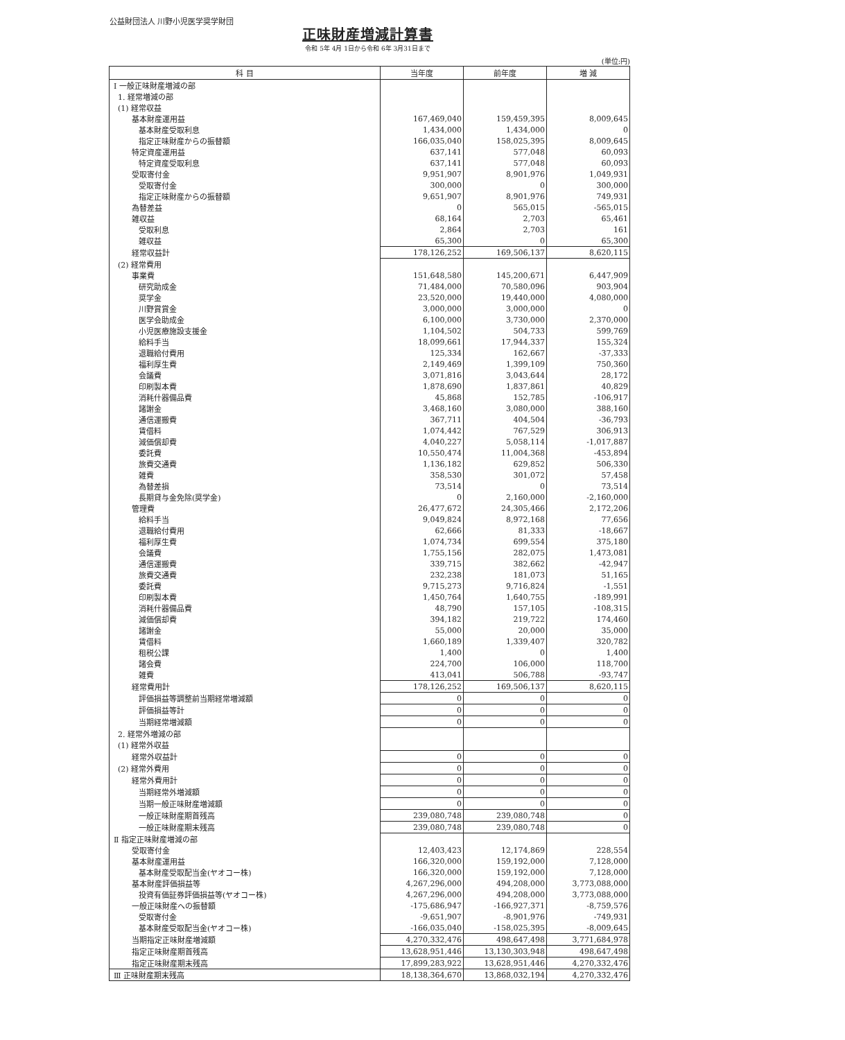公益財団法人 川野小児医学奨学財団
正味財産増減計算書
令和 5年 4月 1日から令和 6年 3月31日まで
(単位:円)
| 科 目 | 当年度 | 前年度 | 増 減 |
| --- | --- | --- | --- |
| Ⅰ 一般正味財産増減の部 | | | |
| 1. 経常増減の部 | | | |
| (1) 経常収益 | | | |
| 基本財産運用益 | 167,469,040 | 159,459,395 | 8,009,645 |
| 基本財産受取利息 | 1,434,000 | 1,434,000 | 0 |
| 指定正味財産からの振替額 | 166,035,040 | 158,025,395 | 8,009,645 |
| 特定資産運用益 | 637,141 | 577,048 | 60,093 |
| 特定資産受取利息 | 637,141 | 577,048 | 60,093 |
| 受取寄付金 | 9,951,907 | 8,901,976 | 1,049,931 |
| 受取寄付金 | 300,000 | 0 | 300,000 |
| 指定正味財産からの振替額 | 9,651,907 | 8,901,976 | 749,931 |
| 為替差益 | 0 | 565,015 | -565,015 |
| 雑収益 | 68,164 | 2,703 | 65,461 |
| 受取利息 | 2,864 | 2,703 | 161 |
| 雑収益 | 65,300 | 0 | 65,300 |
| 経常収益計 | 178,126,252 | 169,506,137 | 8,620,115 |
| (2) 経常費用 | | | |
| 事業費 | 151,648,580 | 145,200,671 | 6,447,909 |
| 研究助成金 | 71,484,000 | 70,580,096 | 903,904 |
| 奨学金 | 23,520,000 | 19,440,000 | 4,080,000 |
| 川野賞賞金 | 3,000,000 | 3,000,000 | 0 |
| 医学会助成金 | 6,100,000 | 3,730,000 | 2,370,000 |
| 小児医療施設支援金 | 1,104,502 | 504,733 | 599,769 |
| 給料手当 | 18,099,661 | 17,944,337 | 155,324 |
| 退職給付費用 | 125,334 | 162,667 | -37,333 |
| 福利厚生費 | 2,149,469 | 1,399,109 | 750,360 |
| 会議費 | 3,071,816 | 3,043,644 | 28,172 |
| 印刷製本費 | 1,878,690 | 1,837,861 | 40,829 |
| 消耗什器備品費 | 45,868 | 152,785 | -106,917 |
| 諸謝金 | 3,468,160 | 3,080,000 | 388,160 |
| 通信運搬費 | 367,711 | 404,504 | -36,793 |
| 賃借料 | 1,074,442 | 767,529 | 306,913 |
| 減価償却費 | 4,040,227 | 5,058,114 | -1,017,887 |
| 委託費 | 10,550,474 | 11,004,368 | -453,894 |
| 旅費交通費 | 1,136,182 | 629,852 | 506,330 |
| 雑費 | 358,530 | 301,072 | 57,458 |
| 為替差損 | 73,514 | 0 | 73,514 |
| 長期貸与金免除(奨学金) | 0 | 2,160,000 | -2,160,000 |
| 管理費 | 26,477,672 | 24,305,466 | 2,172,206 |
| 給料手当 | 9,049,824 | 8,972,168 | 77,656 |
| 退職給付費用 | 62,666 | 81,333 | -18,667 |
| 福利厚生費 | 1,074,734 | 699,554 | 375,180 |
| 会議費 | 1,755,156 | 282,075 | 1,473,081 |
| 通信運搬費 | 339,715 | 382,662 | -42,947 |
| 旅費交通費 | 232,238 | 181,073 | 51,165 |
| 委託費 | 9,715,273 | 9,716,824 | -1,551 |
| 印刷製本費 | 1,450,764 | 1,640,755 | -189,991 |
| 消耗什器備品費 | 48,790 | 157,105 | -108,315 |
| 減価償却費 | 394,182 | 219,722 | 174,460 |
| 諸謝金 | 55,000 | 20,000 | 35,000 |
| 賃借料 | 1,660,189 | 1,339,407 | 320,782 |
| 租税公課 | 1,400 | 0 | 1,400 |
| 諸会費 | 224,700 | 106,000 | 118,700 |
| 雑費 | 413,041 | 506,788 | -93,747 |
| 経常費用計 | 178,126,252 | 169,506,137 | 8,620,115 |
| 評価損益等調整前当期経常増減額 | 0 | 0 | 0 |
| 評価損益等計 | 0 | 0 | 0 |
| 当期経常増減額 | 0 | 0 | 0 |
| 2. 経常外増減の部 | | | |
| (1) 経常外収益 | | | |
| 経常外収益計 | 0 | 0 | 0 |
| (2) 経常外費用 | 0 | 0 | 0 |
| 経常外費用計 | 0 | 0 | 0 |
| 当期経常外増減額 | 0 | 0 | 0 |
| 当期一般正味財産増減額 | 0 | 0 | 0 |
| 一般正味財産期首残高 | 239,080,748 | 239,080,748 | 0 |
| 一般正味財産期末残高 | 239,080,748 | 239,080,748 | 0 |
| Ⅱ 指定正味財産増減の部 | | | |
| 受取寄付金 | 12,403,423 | 12,174,869 | 228,554 |
| 基本財産運用益 | 166,320,000 | 159,192,000 | 7,128,000 |
| 基本財産受取配当金(ヤオコー株) | 166,320,000 | 159,192,000 | 7,128,000 |
| 基本財産評価損益等 | 4,267,296,000 | 494,208,000 | 3,773,088,000 |
| 投資有価証券評価損益等(ヤオコー株) | 4,267,296,000 | 494,208,000 | 3,773,088,000 |
| 一般正味財産への振替額 | -175,686,947 | -166,927,371 | -8,759,576 |
| 受取寄付金 | -9,651,907 | -8,901,976 | -749,931 |
| 基本財産受取配当金(ヤオコー株) | -166,035,040 | -158,025,395 | -8,009,645 |
| 当期指定正味財産増減額 | 4,270,332,476 | 498,647,498 | 3,771,684,978 |
| 指定正味財産期首残高 | 13,628,951,446 | 13,130,303,948 | 498,647,498 |
| 指定正味財産期末残高 | 17,899,283,922 | 13,628,951,446 | 4,270,332,476 |
| Ⅲ 正味財産期末残高 | 18,138,364,670 | 13,868,032,194 | 4,270,332,476 |